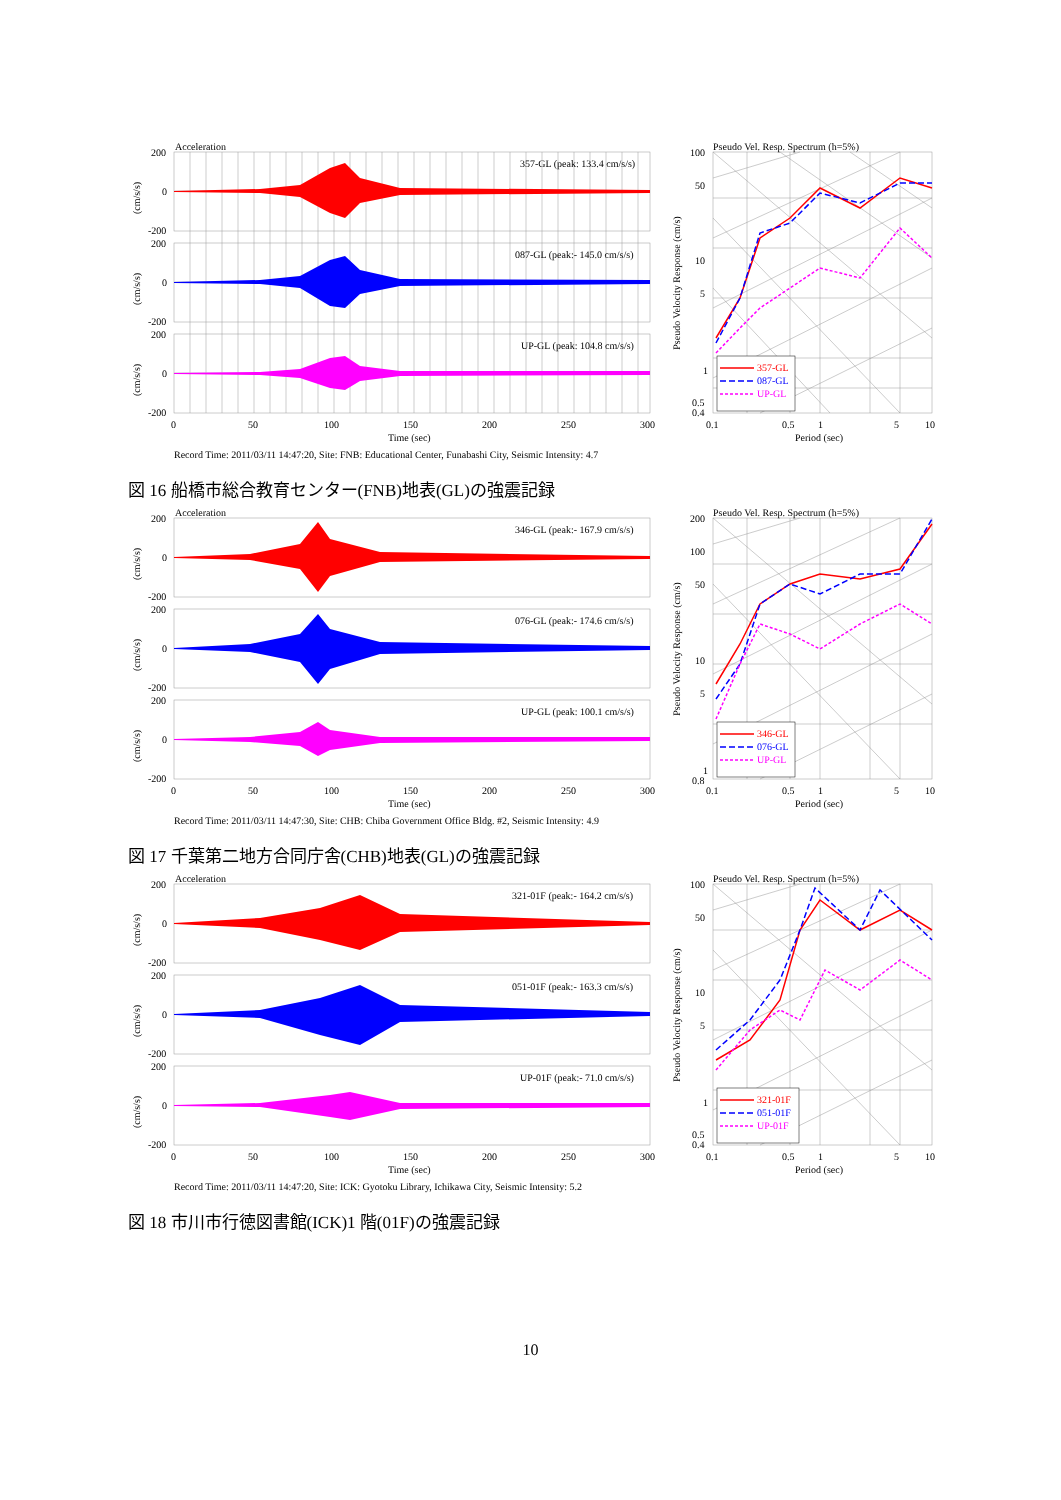Acceleration
357-GL
087-GL
UP-GL
200
0
-200
200
0
-200
200
0
-200
357-GL (peak: 133.4 cm/s/s)
087-GL (peak:- 145.0 cm/s/s)
UP-GL (peak: 104.8 cm/s/s)
(cm/s/s)
(cm/s/s)
(cm/s/s)
0
50
100
150
200
250
300
Time (sec)
Record Time: 2011/03/11 14:47:20, Site: FNB: Educational Center, Funabashi City, Seismic Intensity: 4.7
Pseudo Vel. Resp. Spectrum (h=5%)
100
50
10
5
1
0.5
0.4
Pseudo Velocity Response (cm/s)
0.1
0.5
1
5
10
Period (sec)
図 16 船橋市総合教育センター(FNB)地表(GL)の強震記録
Acceleration
346-GL
076-GL
UP-GL
200
0
-200
200
0
-200
200
0
-200
346-GL (peak:- 167.9 cm/s/s)
076-GL (peak:- 174.6 cm/s/s)
UP-GL (peak: 100.1 cm/s/s)
(cm/s/s)
(cm/s/s)
(cm/s/s)
0
50
100
150
200
250
300
Time (sec)
Record Time: 2011/03/11 14:47:30, Site: CHB: Chiba Government Office Bldg. #2, Seismic Intensity: 4.9
Pseudo Vel. Resp. Spectrum (h=5%)
200
100
50
10
5
1
0.8
Pseudo Velocity Response (cm/s)
0.1
0.5
1
5
10
Period (sec)
図 17 千葉第二地方合同庁舎(CHB)地表(GL)の強震記録
Acceleration
321-01F
051-01F
UP-01F
200
0
-200
200
0
-200
200
0
-200
321-01F (peak:- 164.2 cm/s/s)
051-01F (peak:- 163.3 cm/s/s)
UP-01F (peak:- 71.0 cm/s/s)
(cm/s/s)
(cm/s/s)
(cm/s/s)
0
50
100
150
200
250
300
Time (sec)
Record Time: 2011/03/11 14:47:20, Site: ICK: Gyotoku Library, Ichikawa City, Seismic Intensity: 5.2
Pseudo Vel. Resp. Spectrum (h=5%)
100
50
10
5
1
0.5
0.4
Pseudo Velocity Response (cm/s)
0.1
0.5
1
5
10
Period (sec)
図 18 市川市行徳図書館(ICK)1 階(01F)の強震記録
10